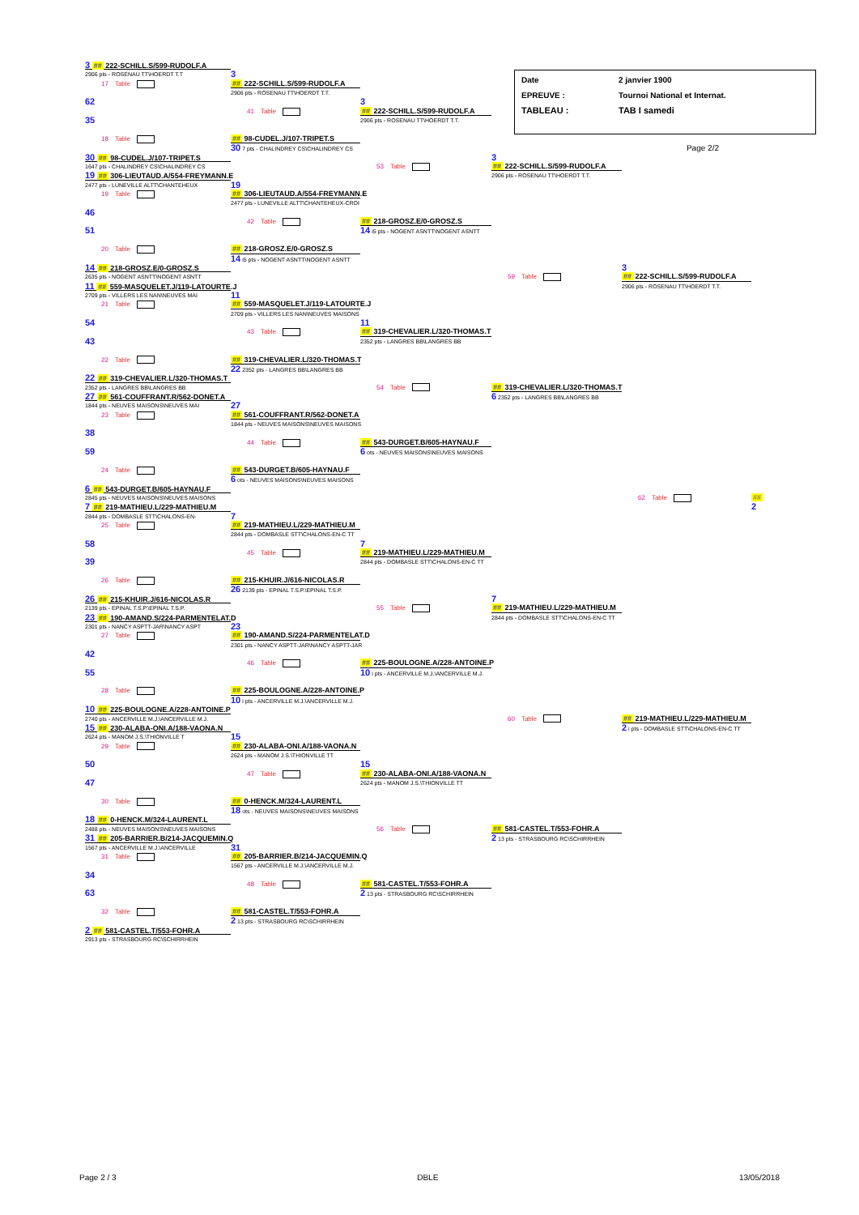Date
2 janvier 1900
EPREUVE :
Tournoi National et Internat.
TABLEAU :
TAB I samedi
Page 2/2
3 ## 222-SCHILL.S/599-RUDOLF.A
2906 pts - ROSENAU TT\HOERDT T.T
3
17 Table
## 222-SCHILL.S/599-RUDOLF.A
2906 pts - ROSENAU TT\HOERDT T.T.
62
3
41 Table
## 222-SCHILL.S/599-RUDOLF.A
35
2906 pts - ROSENAU TT\HOERDT T.T.
18 Table
## 98-CUDEL.J/107-TRIPET.S
30 7 pts - CHALINDREY CS\CHALINDREY CS
30 ## 98-CUDEL.J/107-TRIPET.S
3
1647 pts - CHALINDREY CS\CHALINDREY CS
53 Table
## 222-SCHILL.S/599-RUDOLF.A
19 ## 306-LIEUTAUD.A/554-FREYMANN.E
2906 pts - ROSENAU TT\HOERDT T.T.
2477 pts - LUNEVILLE ALTT\CHANTEHEUX
19
19 Table
## 306-LIEUTAUD.A/554-FREYMANN.E
2477 pts - LUNEVILLE ALTT\CHANTEHEUX-CROI
46
42 Table
## 218-GROSZ.E/0-GROSZ.S
51
14 i5 pts - NOGENT ASNTT\NOGENT ASNTT
20 Table
## 218-GROSZ.E/0-GROSZ.S
14 i5 pts - NOGENT ASNTT\NOGENT ASNTT
14 ## 218-GROSZ.E/0-GROSZ.S
3
2635 pts - NOGENT ASNTT\NOGENT ASNTT
59 Table
## 222-SCHILL.S/599-RUDOLF.A
11 ## 559-MASQUELET.J/119-LATOURTE.J
2906 pts - ROSENAU TT\HOERDT T.T.
2709 pts - VILLERS LES NAN\NEUVES MAI
11
21 Table
## 559-MASQUELET.J/119-LATOURTE.J
2709 pts - VILLERS LES NAN\NEUVES MAISONS
54
11
43 Table
## 319-CHEVALIER.L/320-THOMAS.T
43
2352 pts - LANGRES BB\LANGRES BB
22 Table
## 319-CHEVALIER.L/320-THOMAS.T
22 2352 pts - LANGRES BB\LANGRES BB
22 ## 319-CHEVALIER.L/320-THOMAS.T
2352 pts - LANGRES BB\LANGRES BB
54 Table
## 319-CHEVALIER.L/320-THOMAS.T
27 ## 561-COUFFRANT.R/562-DONET.A
6 2352 pts - LANGRES BB\LANGRES BB
1844 pts - NEUVES MAISONS\NEUVES MAI
27
23 Table
## 561-COUFFRANT.R/562-DONET.A
1844 pts - NEUVES MAISONS\NEUVES MAISONS
38
44 Table
## 543-DURGET.B/605-HAYNAU.F
59
6 ots - NEUVES MAISONS\NEUVES MAISONS
24 Table
## 543-DURGET.B/605-HAYNAU.F
6 ots - NEUVES MAISONS\NEUVES MAISONS
6 ## 543-DURGET.B/605-HAYNAU.F
2845 pts - NEUVES MAISONS\NEUVES MAISONS
62 Table
##
7 ## 219-MATHIEU.L/229-MATHIEU.M
2
2844 pts - DOMBASLE STT\CHALONS-EN-
7
25 Table
## 219-MATHIEU.L/229-MATHIEU.M
2844 pts - DOMBASLE STT\CHALONS-EN-C TT
58
7
45 Table
## 219-MATHIEU.L/229-MATHIEU.M
39
2844 pts - DOMBASLE STT\CHALONS-EN-C TT
26 Table
## 215-KHUIR.J/616-NICOLAS.R
26 2139 pts - EPINAL T.S.P.\EPINAL T.S.P.
26 ## 215-KHUIR.J/616-NICOLAS.R
7
2139 pts - EPINAL T.S.P.\EPINAL T.S.P.
55 Table
## 219-MATHIEU.L/229-MATHIEU.M
23 ## 190-AMAND.S/224-PARMENTELAT.D
2844 pts - DOMBASLE STT\CHALONS-EN-C TT
2301 pts - NANCY ASPTT-JAR\NANCY ASPT
23
27 Table
## 190-AMAND.S/224-PARMENTELAT.D
2301 pts - NANCY ASPTT-JAR\NANCY ASPTT-JAR
42
46 Table
## 225-BOULOGNE.A/228-ANTOINE.P
55
10 i pts - ANCERVILLE M.J.\ANCERVILLE M.J.
28 Table
## 225-BOULOGNE.A/228-ANTOINE.P
10 i pts - ANCERVILLE M.J.\ANCERVILLE M.J.
10 ## 225-BOULOGNE.A/228-ANTOINE.P
2740 pts - ANCERVILLE M.J.\ANCERVILLE M.J.
60 Table
## 219-MATHIEU.L/229-MATHIEU.M
15 ## 230-ALABA-ONI.A/188-VAONA.N
2 i pts - DOMBASLE STT\CHALONS-EN-C TT
2624 pts - MANOM J.S.\THIONVILLE T
15
29 Table
## 230-ALABA-ONI.A/188-VAONA.N
2624 pts - MANOM J.S.\THIONVILLE TT
50
15
47 Table
## 230-ALABA-ONI.A/188-VAONA.N
47
2624 pts - MANOM J.S.\THIONVILLE TT
30 Table
## 0-HENCK.M/324-LAURENT.L
18 ots - NEUVES MAISONS\NEUVES MAISONS
18 ## 0-HENCK.M/324-LAURENT.L
2488 pts - NEUVES MAISONS\NEUVES MAISONS
56 Table
## 581-CASTEL.T/553-FOHR.A
31 ## 205-BARRIER.B/214-JACQUEMIN.Q
2 13 pts - STRASBOURG RC\SCHIRRHEIN
1567 pts - ANCERVILLE M.J.\ANCERVILLE
31
31 Table
## 205-BARRIER.B/214-JACQUEMIN.Q
1567 pts - ANCERVILLE M.J.\ANCERVILLE M.J.
34
48 Table
## 581-CASTEL.T/553-FOHR.A
63
2 13 pts - STRASBOURG RC\SCHIRRHEIN
32 Table
## 581-CASTEL.T/553-FOHR.A
2 13 pts - STRASBOURG RC\SCHIRRHEIN
2 ## 581-CASTEL.T/553-FOHR.A
2913 pts - STRASBOURG RC\SCHIRRHEIN
Page 2 / 3 DBLE 13/05/2018